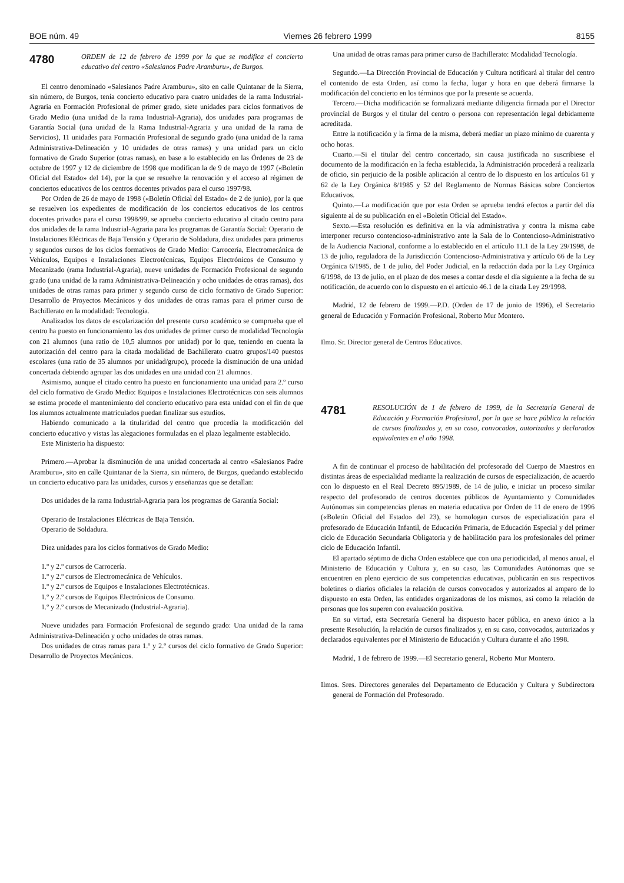BOE núm. 49 Viernes 26 febrero 1999 8155
4780
ORDEN de 12 de febrero de 1999 por la que se modifica el concierto educativo del centro «Salesianos Padre Aramburu», de Burgos.
El centro denominado «Salesianos Padre Aramburu», sito en calle Quintanar de la Sierra, sin número, de Burgos, tenía concierto educativo para cuatro unidades de la rama Industrial-Agraria en Formación Profesional de primer grado, siete unidades para ciclos formativos de Grado Medio (una unidad de la rama Industrial-Agraria), dos unidades para programas de Garantía Social (una unidad de la Rama Industrial-Agraria y una unidad de la rama de Servicios), 11 unidades para Formación Profesional de segundo grado (una unidad de la rama Administrativa-Delineación y 10 unidades de otras ramas) y una unidad para un ciclo formativo de Grado Superior (otras ramas), en base a lo establecido en las Órdenes de 23 de octubre de 1997 y 12 de diciembre de 1998 que modifican la de 9 de mayo de 1997 («Boletín Oficial del Estado» del 14), por la que se resuelve la renovación y el acceso al régimen de conciertos educativos de los centros docentes privados para el curso 1997/98.
Por Orden de 26 de mayo de 1998 («Boletín Oficial del Estado» de 2 de junio), por la que se resuelven los expedientes de modificación de los conciertos educativos de los centros docentes privados para el curso 1998/99, se aprueba concierto educativo al citado centro para dos unidades de la rama Industrial-Agraria para los programas de Garantía Social: Operario de Instalaciones Eléctricas de Baja Tensión y Operario de Soldadura, diez unidades para primeros y segundos cursos de los ciclos formativos de Grado Medio: Carrocería, Electromecánica de Vehículos, Equipos e Instalaciones Electrotécnicas, Equipos Electrónicos de Consumo y Mecanizado (rama Industrial-Agraria), nueve unidades de Formación Profesional de segundo grado (una unidad de la rama Administrativa-Delineación y ocho unidades de otras ramas), dos unidades de otras ramas para primer y segundo curso de ciclo formativo de Grado Superior: Desarrollo de Proyectos Mecánicos y dos unidades de otras ramas para el primer curso de Bachillerato en la modalidad: Tecnología.
Analizados los datos de escolarización del presente curso académico se comprueba que el centro ha puesto en funcionamiento las dos unidades de primer curso de modalidad Tecnología con 21 alumnos (una ratio de 10,5 alumnos por unidad) por lo que, teniendo en cuenta la autorización del centro para la citada modalidad de Bachillerato cuatro grupos/140 puestos escolares (una ratio de 35 alumnos por unidad/grupo), procede la disminución de una unidad concertada debiendo agrupar las dos unidades en una unidad con 21 alumnos.
Asimismo, aunque el citado centro ha puesto en funcionamiento una unidad para 2.º curso del ciclo formativo de Grado Medio: Equipos e Instalaciones Electrotécnicas con seis alumnos se estima procede el mantenimiento del concierto educativo para esta unidad con el fin de que los alumnos actualmente matriculados puedan finalizar sus estudios.
Habiendo comunicado a la titularidad del centro que procedía la modificación del concierto educativo y vistas las alegaciones formuladas en el plazo legalmente establecido.
Este Ministerio ha dispuesto:
Primero.—Aprobar la disminución de una unidad concertada al centro «Salesianos Padre Aramburu», sito en calle Quintanar de la Sierra, sin número, de Burgos, quedando establecido un concierto educativo para las unidades, cursos y enseñanzas que se detallan:
Dos unidades de la rama Industrial-Agraria para los programas de Garantía Social:
Operario de Instalaciones Eléctricas de Baja Tensión.
Operario de Soldadura.
Diez unidades para los ciclos formativos de Grado Medio:
1.º y 2.º cursos de Carrocería.
1.º y 2.º cursos de Electromecánica de Vehículos.
1.º y 2.º cursos de Equipos e Instalaciones Electrotécnicas.
1.º y 2.º cursos de Equipos Electrónicos de Consumo.
1.º y 2.º cursos de Mecanizado (Industrial-Agraria).
Nueve unidades para Formación Profesional de segundo grado: Una unidad de la rama Administrativa-Delineación y ocho unidades de otras ramas.
Dos unidades de otras ramas para 1.º y 2.º cursos del ciclo formativo de Grado Superior: Desarrollo de Proyectos Mecánicos.
Una unidad de otras ramas para primer curso de Bachillerato: Modalidad Tecnología.
Segundo.—La Dirección Provincial de Educación y Cultura notificará al titular del centro el contenido de esta Orden, así como la fecha, lugar y hora en que deberá firmarse la modificación del concierto en los términos que por la presente se acuerda.
Tercero.—Dicha modificación se formalizará mediante diligencia firmada por el Director provincial de Burgos y el titular del centro o persona con representación legal debidamente acreditada.
Entre la notificación y la firma de la misma, deberá mediar un plazo mínimo de cuarenta y ocho horas.
Cuarto.—Si el titular del centro concertado, sin causa justificada no suscribiese el documento de la modificación en la fecha establecida, la Administración procederá a realizarla de oficio, sin perjuicio de la posible aplicación al centro de lo dispuesto en los artículos 61 y 62 de la Ley Orgánica 8/1985 y 52 del Reglamento de Normas Básicas sobre Conciertos Educativos.
Quinto.—La modificación que por esta Orden se aprueba tendrá efectos a partir del día siguiente al de su publicación en el «Boletín Oficial del Estado».
Sexto.—Esta resolución es definitiva en la vía administrativa y contra la misma cabe interponer recurso contencioso-administrativo ante la Sala de lo Contencioso-Administrativo de la Audiencia Nacional, conforme a lo establecido en el artículo 11.1 de la Ley 29/1998, de 13 de julio, reguladora de la Jurisdicción Contencioso-Administrativa y artículo 66 de la Ley Orgánica 6/1985, de 1 de julio, del Poder Judicial, en la redacción dada por la Ley Orgánica 6/1998, de 13 de julio, en el plazo de dos meses a contar desde el día siguiente a la fecha de su notificación, de acuerdo con lo dispuesto en el artículo 46.1 de la citada Ley 29/1998.
Madrid, 12 de febrero de 1999.—P.D. (Orden de 17 de junio de 1996), el Secretario general de Educación y Formación Profesional, Roberto Mur Montero.
Ilmo. Sr. Director general de Centros Educativos.
4781
RESOLUCIÓN de 1 de febrero de 1999, de la Secretaría General de Educación y Formación Profesional, por la que se hace pública la relación de cursos finalizados y, en su caso, convocados, autorizados y declarados equivalentes en el año 1998.
A fin de continuar el proceso de habilitación del profesorado del Cuerpo de Maestros en distintas áreas de especialidad mediante la realización de cursos de especialización, de acuerdo con lo dispuesto en el Real Decreto 895/1989, de 14 de julio, e iniciar un proceso similar respecto del profesorado de centros docentes públicos de Ayuntamiento y Comunidades Autónomas sin competencias plenas en materia educativa por Orden de 11 de enero de 1996 («Boletín Oficial del Estado» del 23), se homologan cursos de especialización para el profesorado de Educación Infantil, de Educación Primaria, de Educación Especial y del primer ciclo de Educación Secundaria Obligatoria y de habilitación para los profesionales del primer ciclo de Educación Infantil.
El apartado séptimo de dicha Orden establece que con una periodicidad, al menos anual, el Ministerio de Educación y Cultura y, en su caso, las Comunidades Autónomas que se encuentren en pleno ejercicio de sus competencias educativas, publicarán en sus respectivos boletines o diarios oficiales la relación de cursos convocados y autorizados al amparo de lo dispuesto en esta Orden, las entidades organizadoras de los mismos, así como la relación de personas que los superen con evaluación positiva.
En su virtud, esta Secretaría General ha dispuesto hacer pública, en anexo único a la presente Resolución, la relación de cursos finalizados y, en su caso, convocados, autorizados y declarados equivalentes por el Ministerio de Educación y Cultura durante el año 1998.
Madrid, 1 de febrero de 1999.—El Secretario general, Roberto Mur Montero.
Ilmos. Sres. Directores generales del Departamento de Educación y Cultura y Subdirectora general de Formación del Profesorado.